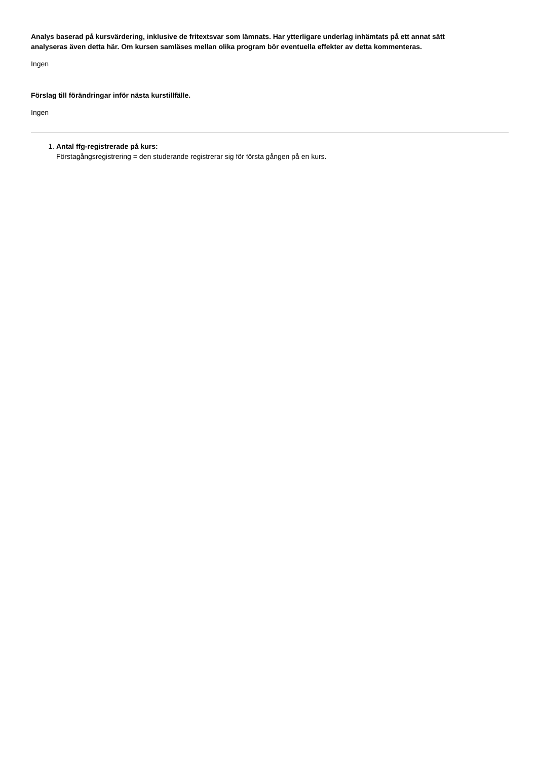Analys baserad på kursvärdering, inklusive de fritextsvar som lämnats. Har ytterligare underlag inhämtats på ett annat sätt analyseras även detta här. Om kursen samläses mellan olika program bör eventuella effekter av detta kommenteras.
Ingen
Förslag till förändringar inför nästa kurstillfälle.
Ingen
1. Antal ffg-registrerade på kurs:
Förstagångsregistrering = den studerande registrerar sig för första gången på en kurs.